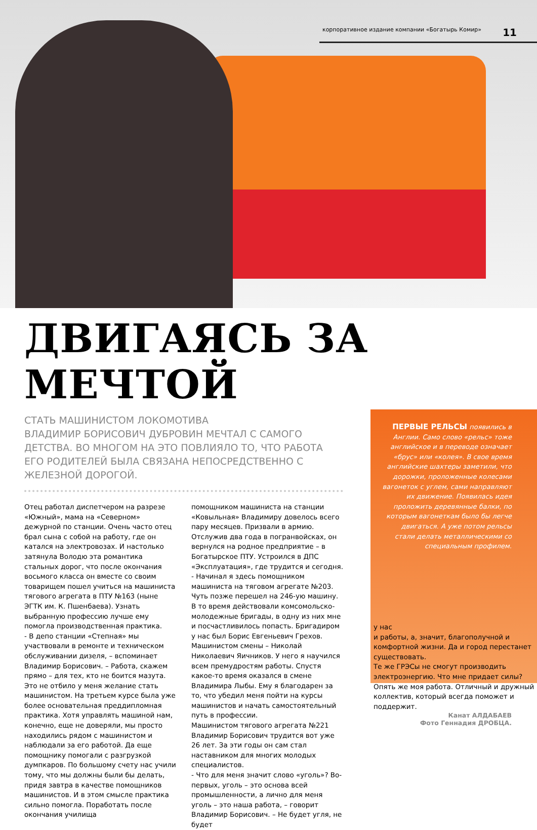корпоративное издание компании «Богатырь Комир» 11
ДВИГАЯСЬ ЗА МЕЧТОЙ
СТАТЬ МАШИНИСТОМ ЛОКОМОТИВА
ВЛАДИМИР БОРИСОВИЧ ДУБРОВИН МЕЧТАЛ С САМОГО ДЕТСТВА. ВО МНОГОМ НА ЭТО ПОВЛИЯЛО ТО, ЧТО РАБОТА ЕГО РОДИТЕЛЕЙ БЫЛА СВЯЗАНА НЕПОСРЕДСТВЕННО С ЖЕЛЕЗНОЙ ДОРОГОЙ.
Отец работал диспетчером на разрезе «Южный», мама на «Северном» дежурной по станции. Очень часто отец брал сына с собой на работу, где он катался на электровозах. И настолько затянула Володю эта романтика стальных дорог, что после окончания восьмого класса он вместе со своим товарищем пошел учиться на машиниста тягового агрегата в ПТУ №163 (ныне ЭГТК им. К. Пшенбаева). Узнать выбранную профессию лучше ему помогла производственная практика.
- В депо станции «Степная» мы участвовали в ремонте и техническом обслуживании дизеля, – вспоминает Владимир Борисович. – Работа, скажем прямо – для тех, кто не боится мазута. Это не отбило у меня желание стать машинистом. На третьем курсе была уже более основательная преддипломная практика. Хотя управлять машиной нам, конечно, еще не доверяли, мы просто находились рядом с машинистом и наблюдали за его работой. Да еще помощнику помогали с разгрузкой думпкаров. По большому счету нас учили тому, что мы должны были бы делать, придя завтра в качестве помощников машинистов. И в этом смысле практика сильно помогла. Поработать после окончания училища
помощником машиниста на станции «Ковыльная» Владимиру довелось всего пару месяцев. Призвали в армию. Отслужив два года в погранвойсках, он вернулся на родное предприятие – в Богатырское ПТУ. Устроился в ДПС «Эксплуатация», где трудится и сегодня.
- Начинал я здесь помощником машиниста на тяговом агрегате №203. Чуть позже перешел на 246-ую машину. В то время действовали комсомольско-молодежные бригады, в одну из них мне и посчастливилось попасть. Бригадиром у нас был Борис Евгеньевич Грехов. Машинистом смены – Николай Николаевич Яичников. У него я научился всем премудростям работы. Спустя какое-то время оказался в смене Владимира Лыбы. Ему я благодарен за то, что убедил меня пойти на курсы машинистов и начать самостоятельный путь в профессии.
Машинистом тягового агрегата №221 Владимир Борисович трудится вот уже 26 лет. За эти годы он сам стал наставником для многих молодых специалистов.
- Что для меня значит слово «уголь»? Во-первых, уголь – это основа всей промышленности, а лично для меня уголь – это наша работа, – говорит Владимир Борисович. – Не будет угля, не будет
ПЕРВЫЕ РЕЛЬСЫ появились в Англии. Само слово «рельс» тоже английское и в переводе означает «брус» или «колея». В свое время английские шахтеры заметили, что дорожки, проложенные колесами вагонеток с углем, сами направляют их движение. Появилась идея проложить деревянные балки, по которым вагонеткам было бы легче двигаться. А уже потом рельсы стали делать металлическими со специальным профилем.
у нас
и работы, а, значит, благополучной и комфортной жизни. Да и город перестанет существовать.
Те же ГРЭСы не смогут производить электроэнергию. Что мне придает силы? Опять же моя работа. Отличный и дружный коллектив, который всегда поможет и поддержит.
Канат АЛДАБАЕВ
Фото Геннадия ДРОБЦА.